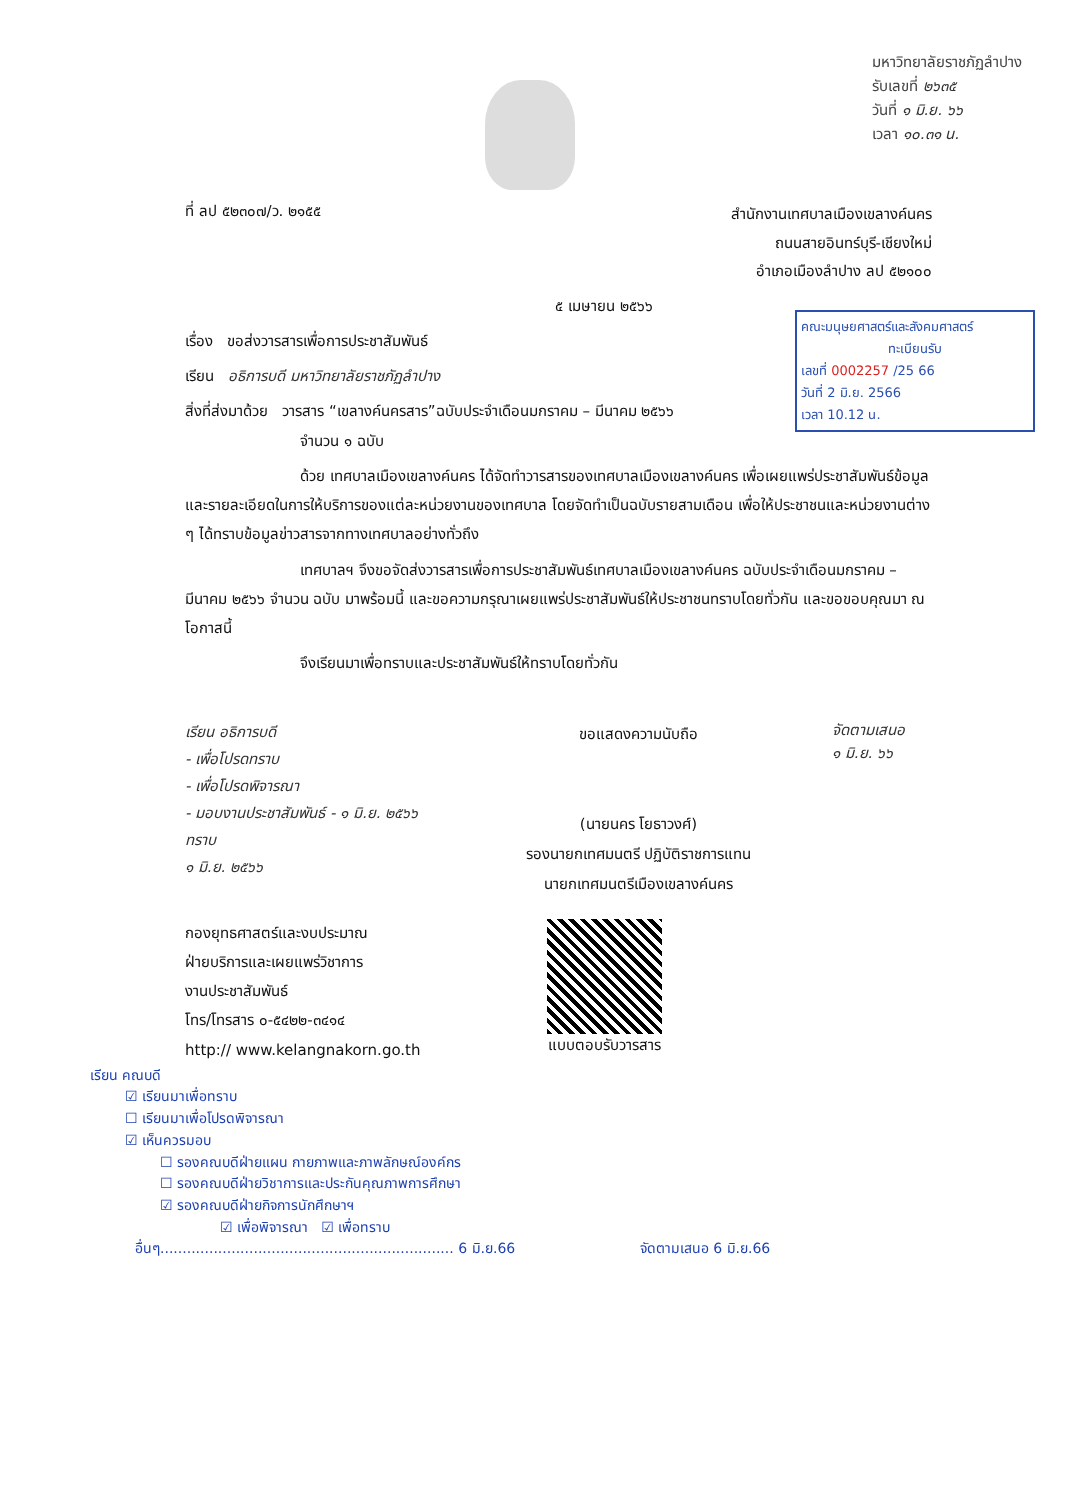มหาวิทยาลัยราชภัฏลำปาง
รับเลขที่ ๒๖๓๕
วันที่ ๑ มิ.ย. ๖๖
เวลา ๑๐.๓๑ น.
ที่ ลป ๕๒๓๐๗/ว. ๒๑๕๕
สำนักงานเทศบาลเมืองเขลางค์นคร
ถนนสายอินทร์บุรี-เชียงใหม่
อำเภอเมืองลำปาง ลป ๕๒๑๐๐
๕ เมษายน ๒๕๖๖
คณะมนุษยศาสตร์และสังคมศาสตร์
ทะเบียนรับเลขที่ 0002257 /25 66
วันที่ 2 มิ.ย. 2566
เวลา 10.12 น.
เรื่อง ขอส่งวารสารเพื่อการประชาสัมพันธ์
เรียน อธิการบดี มหาวิทยาลัยราชภัฏลำปาง
สิ่งที่ส่งมาด้วย วารสาร “เขลางค์นครสาร”ฉบับประจำเดือนมกราคม – มีนาคม ๒๕๖๖
จำนวน ๑ ฉบับ
ด้วย เทศบาลเมืองเขลางค์นคร ได้จัดทำวารสารของเทศบาลเมืองเขลางค์นคร เพื่อเผยแพร่ประชาสัมพันธ์ข้อมูลและรายละเอียดในการให้บริการของแต่ละหน่วยงานของเทศบาล โดยจัดทำเป็นฉบับรายสามเดือน เพื่อให้ประชาชนและหน่วยงานต่าง ๆ ได้ทราบข้อมูลข่าวสารจากทางเทศบาลอย่างทั่วถึง
เทศบาลฯ จึงขอจัดส่งวารสารเพื่อการประชาสัมพันธ์เทศบาลเมืองเขลางค์นคร ฉบับประจำเดือนมกราคม – มีนาคม ๒๕๖๖ จำนวน ฉบับ มาพร้อมนี้ และขอความกรุณาเผยแพร่ประชาสัมพันธ์ให้ประชาชนทราบโดยทั่วกัน และขอขอบคุณมา ณ โอกาสนี้
จึงเรียนมาเพื่อทราบและประชาสัมพันธ์ให้ทราบโดยทั่วกัน
เรียน อธิการบดี
- เพื่อโปรดทราบ
- เพื่อโปรดพิจารณา
- มอบงานประชาสัมพันธ์ - ๑ มิ.ย. ๒๕๖๖
ทราบ
๑ มิ.ย. ๒๕๖๖
ขอแสดงความนับถือ
(นายนคร โยธาวงศ์)
รองนายกเทศมนตรี ปฏิบัติราชการแทน
นายกเทศมนตรีเมืองเขลางค์นคร
จัดตามเสนอ
๑ มิ.ย. ๖๖
กองยุทธศาสตร์และงบประมาณ
ฝ่ายบริการและเผยแพร่วิชาการ
งานประชาสัมพันธ์
โทร/โทรสาร ๐-๕๔๒๒-๓๔๑๔
http:// www.kelangnakorn.go.th
แบบตอบรับวารสาร
เรียน คณบดี
☑ เรียนมาเพื่อทราบ
☐ เรียนมาเพื่อโปรดพิจารณา
☑ เห็นควรมอบ
☐ รองคณบดีฝ่ายแผน กายภาพและภาพลักษณ์องค์กร
☐ รองคณบดีฝ่ายวิชาการและประกันคุณภาพการศึกษา
☑ รองคณบดีฝ่ายกิจการนักศึกษาฯ
☑ เพื่อพิจารณา ☑ เพื่อทราบ
อื่นๆ.................................................................. 6 มิ.ย.66 จัดตามเสนอ 6 มิ.ย.66